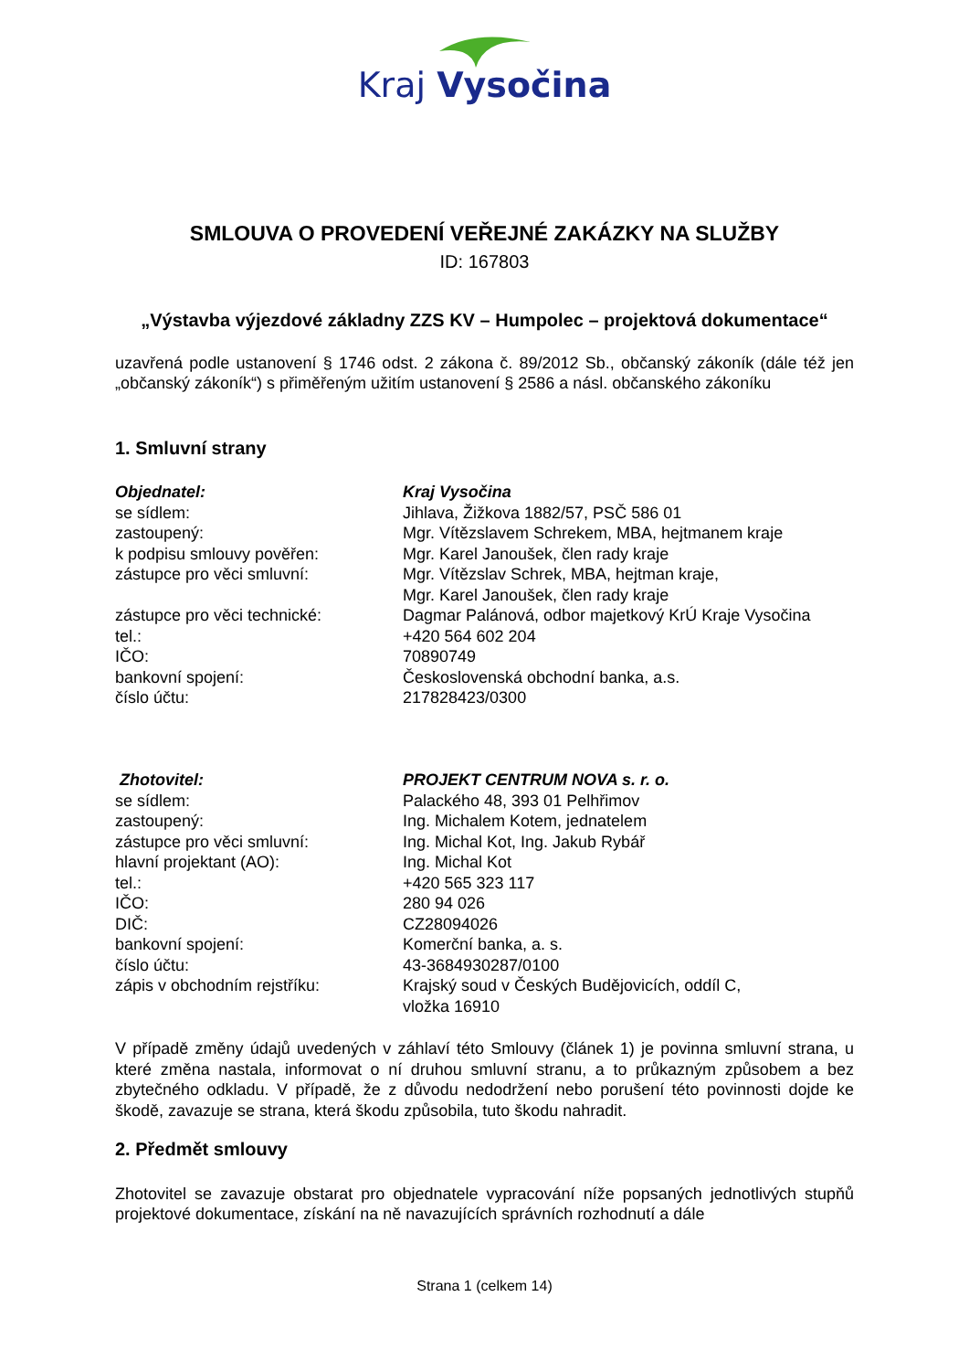Kraj Vysočina
SMLOUVA O PROVEDENÍ VEŘEJNÉ ZAKÁZKY NA SLUŽBY
ID: 167803
„Výstavba výjezdové základny ZZS KV – Humpolec – projektová dokumentace“
uzavřená podle ustanovení § 1746 odst. 2 zákona č. 89/2012 Sb., občanský zákoník (dále též jen „občanský zákoník“) s přiměřeným užitím ustanovení § 2586 a násl. občanského zákoníku
1. Smluvní strany
| Objednatel: | Kraj Vysočina |
| se sídlem: | Jihlava, Žižkova 1882/57, PSČ 586 01 |
| zastoupený: | Mgr. Vítězslavem Schrekem, MBA, hejtmanem kraje |
| k podpisu smlouvy pověřen: | Mgr. Karel Janoušek, člen rady kraje |
| zástupce pro věci smluvní: | Mgr. Vítězslav Schrek, MBA, hejtman kraje, Mgr. Karel Janoušek, člen rady kraje |
| zástupce pro věci technické: | Dagmar Palánová, odbor majetkový KrÚ Kraje Vysočina |
| tel.: | +420 564 602 204 |
| IČO: | 70890749 |
| bankovní spojení: | Československá obchodní banka, a.s. |
| číslo účtu: | 217828423/0300 |
| Zhotovitel: | PROJEKT CENTRUM NOVA s. r. o. |
| se sídlem: | Palackého 48, 393 01 Pelhřimov |
| zastoupený: | Ing. Michalem Kotem, jednatelem |
| zástupce pro věci smluvní: | Ing. Michal Kot, Ing. Jakub Rybář |
| hlavní projektant (AO): | Ing. Michal Kot |
| tel.: | +420 565 323 117 |
| IČO: | 280 94 026 |
| DIČ: | CZ28094026 |
| bankovní spojení: | Komerční banka, a. s. |
| číslo účtu: | 43-3684930287/0100 |
| zápis v obchodním rejstříku: | Krajský soud v Českých Budějovicích, oddíl C, vložka 16910 |
V případě změny údajů uvedených v záhlaví této Smlouvy (článek 1) je povinna smluvní strana, u které změna nastala, informovat o ní druhou smluvní stranu, a to průkazným způsobem a bez zbytečného odkladu. V případě, že z důvodu nedodržení nebo porušení této povinnosti dojde ke škodě, zavazuje se strana, která škodu způsobila, tuto škodu nahradit.
2. Předmět smlouvy
Zhotovitel se zavazuje obstarat pro objednatele vypracování níže popsaných jednotlivých stupňů projektové dokumentace, získání na ně navazujících správních rozhodnutí a dále
Strana 1 (celkem 14)